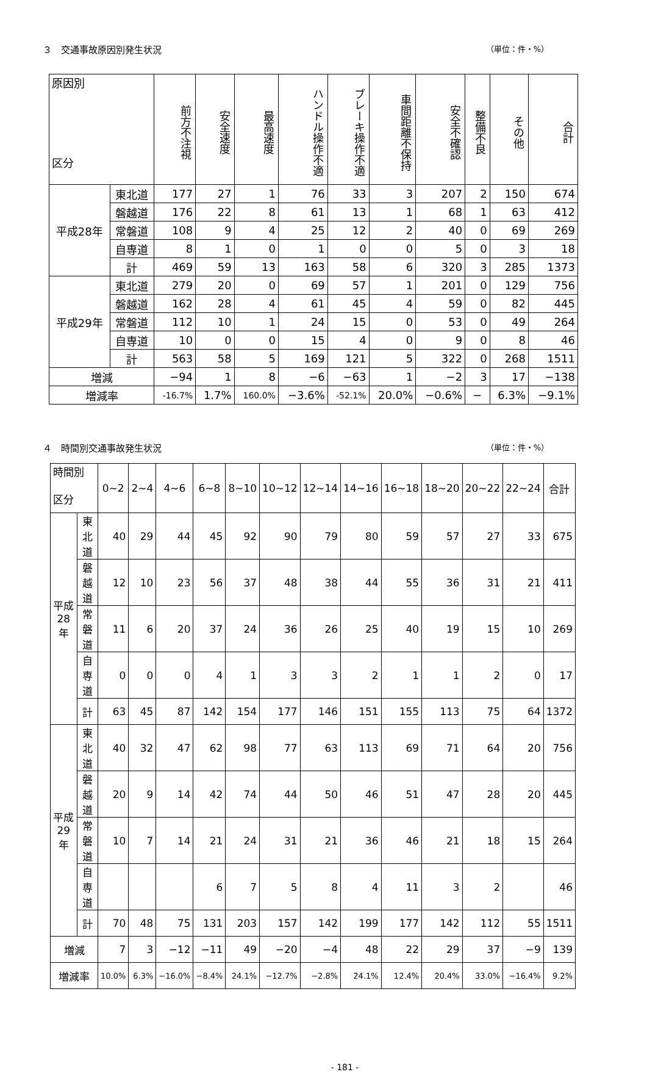３　交通事故原因別発生状況 （単位：件・%）
| 原因別 区分 | | 前方不注視 | 安全速度 | 最高速度 | ハンドル操作不適 | ブレーキ操作不適 | 車間距離不保持 | 安全不確認 | 整備不良 | その他 | 合計 |
| --- | --- | --- | --- | --- | --- | --- | --- | --- | --- | --- | --- |
| 平成28年 | 東北道 | 177 | 27 | 1 | 76 | 33 | 3 | 207 | 2 | 150 | 674 |
| | 磐越道 | 176 | 22 | 8 | 61 | 13 | 1 | 68 | 1 | 63 | 412 |
| | 常磐道 | 108 | 9 | 4 | 25 | 12 | 2 | 40 | 0 | 69 | 269 |
| | 自専道 | 8 | 1 | 0 | 1 | 0 | 0 | 5 | 0 | 3 | 18 |
| | 計 | 469 | 59 | 13 | 163 | 58 | 6 | 320 | 3 | 285 | 1373 |
| 平成29年 | 東北道 | 279 | 20 | 0 | 69 | 57 | 1 | 201 | 0 | 129 | 756 |
| | 磐越道 | 162 | 28 | 4 | 61 | 45 | 4 | 59 | 0 | 82 | 445 |
| | 常磐道 | 112 | 10 | 1 | 24 | 15 | 0 | 53 | 0 | 49 | 264 |
| | 自専道 | 10 | 0 | 0 | 15 | 4 | 0 | 9 | 0 | 8 | 46 |
| | 計 | 563 | 58 | 5 | 169 | 121 | 5 | 322 | 0 | 268 | 1511 |
| 増減 | | −94 | 1 | 8 | −6 | −63 | 1 | −2 | 3 | 17 | −138 |
| 増減率 | | -16.7% | 1.7% | 160.0% | −3.6% | -52.1% | 20.0% | −0.6% | − | 6.3% | −9.1% |
４　時間別交通事故発生状況 （単位：件・%）
| 時間別 区分 | | 0~2 | 2~4 | 4~6 | 6~8 | 8~10 | 10~12 | 12~14 | 14~16 | 16~18 | 18~20 | 20~22 | 22~24 | 合計 |
| 平成28年 | 東北道 | 40 | 29 | 44 | 45 | 92 | 90 | 79 | 80 | 59 | 57 | 27 | 33 | 675 |
| | 磐越道 | 12 | 10 | 23 | 56 | 37 | 48 | 38 | 44 | 55 | 36 | 31 | 21 | 411 |
| | 常磐道 | 11 | 6 | 20 | 37 | 24 | 36 | 26 | 25 | 40 | 19 | 15 | 10 | 269 |
| | 自専道 | 0 | 0 | 0 | 4 | 1 | 3 | 3 | 2 | 1 | 1 | 2 | 0 | 17 |
| | 計 | 63 | 45 | 87 | 142 | 154 | 177 | 146 | 151 | 155 | 113 | 75 | 64 | 1372 |
| 平成29年 | 東北道 | 40 | 32 | 47 | 62 | 98 | 77 | 63 | 113 | 69 | 71 | 64 | 20 | 756 |
| | 磐越道 | 20 | 9 | 14 | 42 | 74 | 44 | 50 | 46 | 51 | 47 | 28 | 20 | 445 |
| | 常磐道 | 10 | 7 | 14 | 21 | 24 | 31 | 21 | 36 | 46 | 21 | 18 | 15 | 264 |
| | 自専道 | | | | 6 | 7 | 5 | 8 | 4 | 11 | 3 | 2 | | 46 |
| | 計 | 70 | 48 | 75 | 131 | 203 | 157 | 142 | 199 | 177 | 142 | 112 | 55 | 1511 |
| 増減 | | 7 | 3 | −12 | −11 | 49 | −20 | −4 | 48 | 22 | 29 | 37 | −9 | 139 |
| 増減率 | | 10.0% | 6.3% | −16.0% | −8.4% | 24.1% | −12.7% | −2.8% | 24.1% | 12.4% | 20.4% | 33.0% | −16.4% | 9.2% |
- 181 -